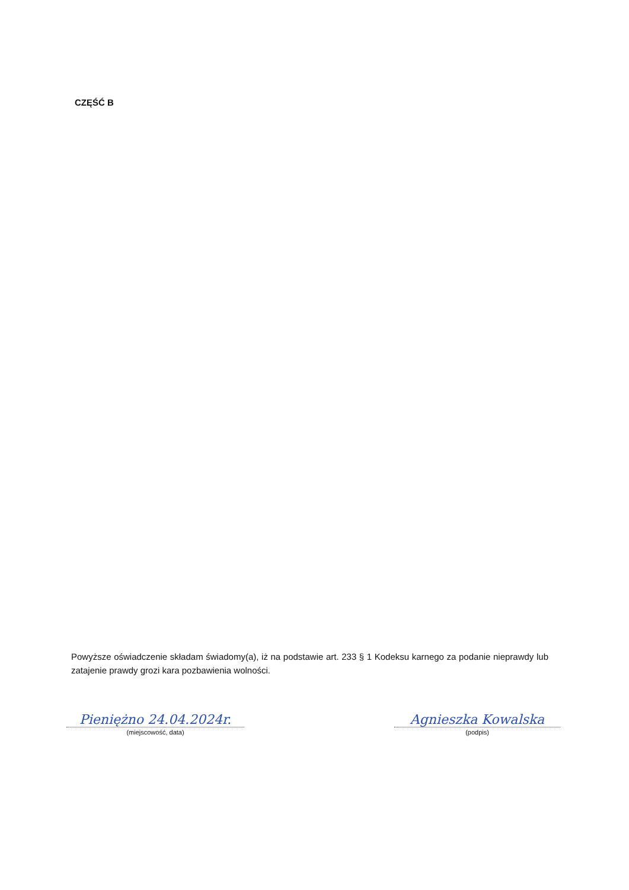CZĘŚĆ B
Powyższe oświadczenie składam świadomy(a), iż na podstawie art. 233 § 1 Kodeksu karnego za podanie nieprawdy lub zatajenie prawdy grozi kara pozbawienia wolności.
Pieniężno 24.04.2024r.
(miejscowość, data)
Agnieszka Kowalska
(podpis)